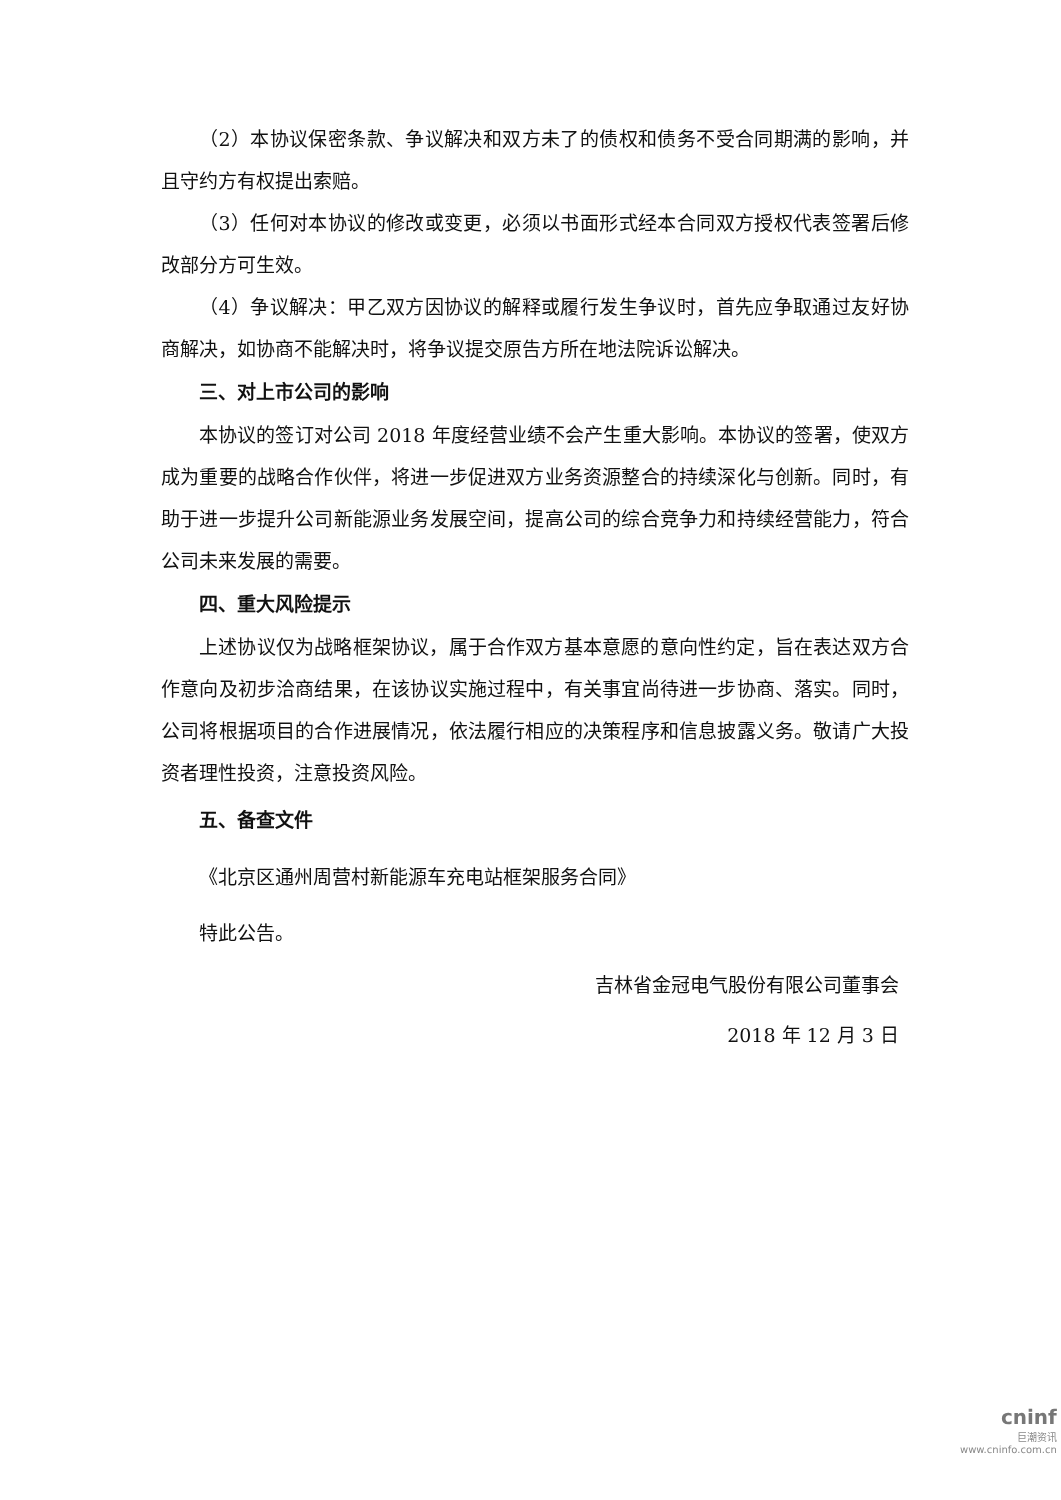（2）本协议保密条款、争议解决和双方未了的债权和债务不受合同期满的影响，并且守约方有权提出索赔。
（3）任何对本协议的修改或变更，必须以书面形式经本合同双方授权代表签署后修改部分方可生效。
（4）争议解决：甲乙双方因协议的解释或履行发生争议时，首先应争取通过友好协商解决，如协商不能解决时，将争议提交原告方所在地法院诉讼解决。
三、对上市公司的影响
本协议的签订对公司 2018 年度经营业绩不会产生重大影响。本协议的签署，使双方成为重要的战略合作伙伴，将进一步促进双方业务资源整合的持续深化与创新。同时，有助于进一步提升公司新能源业务发展空间，提高公司的综合竞争力和持续经营能力，符合公司未来发展的需要。
四、重大风险提示
上述协议仅为战略框架协议，属于合作双方基本意愿的意向性约定，旨在表达双方合作意向及初步洽商结果，在该协议实施过程中，有关事宜尚待进一步协商、落实。同时，公司将根据项目的合作进展情况，依法履行相应的决策程序和信息披露义务。敬请广大投资者理性投资，注意投资风险。
五、备查文件
《北京区通州周营村新能源车充电站框架服务合同》
特此公告。
吉林省金冠电气股份有限公司董事会
2018 年 12 月 3 日
cninf
巨潮资讯
www.cninfo.com.cn